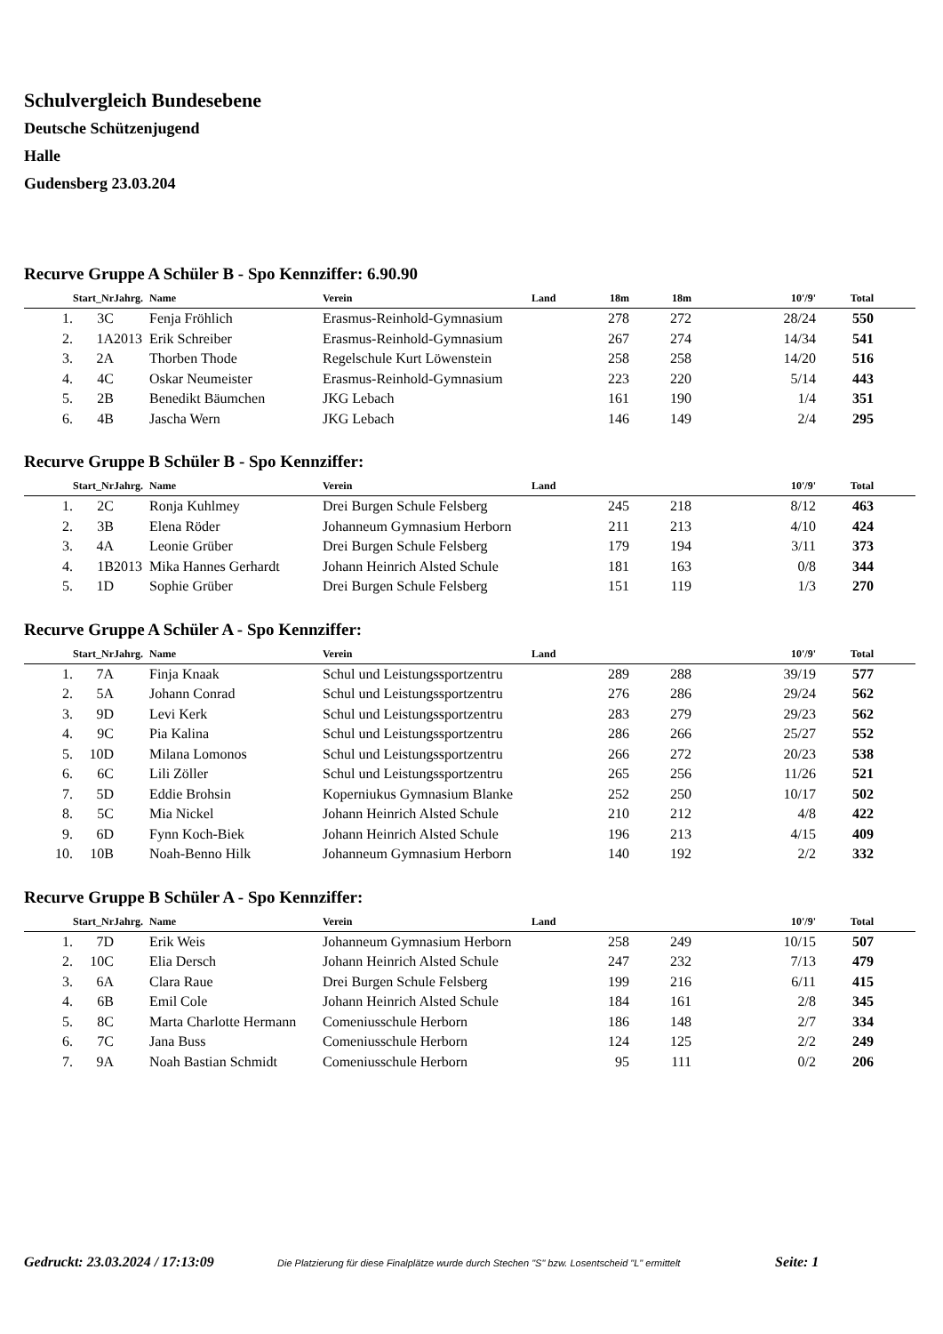Schulvergleich Bundesebene
Deutsche Schützenjugend
Halle
Gudensberg 23.03.204
Recurve Gruppe A Schüler B - Spo Kennziffer: 6.90.90
| | Start_Nr | Jahrg. | Name | Verein | Land | 18m | 18m | 10'/9' | Total | |
| --- | --- | --- | --- | --- | --- | --- | --- | --- | --- | --- |
| 1. | 3C | | Fenja Fröhlich | Erasmus-Reinhold-Gymnasium | | 278 | 272 | 28/24 | 550 | |
| 2. | 1A | 2013 | Erik Schreiber | Erasmus-Reinhold-Gymnasium | | 267 | 274 | 14/34 | 541 | |
| 3. | 2A | | Thorben Thode | Regelschule Kurt Löwenstein | | 258 | 258 | 14/20 | 516 | |
| 4. | 4C | | Oskar Neumeister | Erasmus-Reinhold-Gymnasium | | 223 | 220 | 5/14 | 443 | |
| 5. | 2B | | Benedikt Bäumchen | JKG Lebach | | 161 | 190 | 1/4 | 351 | |
| 6. | 4B | | Jascha Wern | JKG Lebach | | 146 | 149 | 2/4 | 295 | |
Recurve Gruppe B Schüler B - Spo Kennziffer:
| | Start_Nr | Jahrg. | Name | Verein | Land | | | 10'/9' | Total | |
| --- | --- | --- | --- | --- | --- | --- | --- | --- | --- | --- |
| 1. | 2C | | Ronja Kuhlmey | Drei Burgen Schule Felsberg | | 245 | 218 | 8/12 | 463 | |
| 2. | 3B | | Elena Röder | Johanneum Gymnasium Herborn | | 211 | 213 | 4/10 | 424 | |
| 3. | 4A | | Leonie Grüber | Drei Burgen Schule Felsberg | | 179 | 194 | 3/11 | 373 | |
| 4. | 1B | 2013 | Mika Hannes Gerhardt | Johann Heinrich Alsted Schule | | 181 | 163 | 0/8 | 344 | |
| 5. | 1D | | Sophie Grüber | Drei Burgen Schule Felsberg | | 151 | 119 | 1/3 | 270 | |
Recurve Gruppe A Schüler A - Spo Kennziffer:
| | Start_Nr | Jahrg. | Name | Verein | Land | | | 10'/9' | Total | |
| --- | --- | --- | --- | --- | --- | --- | --- | --- | --- | --- |
| 1. | 7A | | Finja Knaak | Schul und Leistungssportzentru | | 289 | 288 | 39/19 | 577 | |
| 2. | 5A | | Johann Conrad | Schul und Leistungssportzentru | | 276 | 286 | 29/24 | 562 | |
| 3. | 9D | | Levi Kerk | Schul und Leistungssportzentru | | 283 | 279 | 29/23 | 562 | |
| 4. | 9C | | Pia Kalina | Schul und Leistungssportzentru | | 286 | 266 | 25/27 | 552 | |
| 5. | 10D | | Milana Lomonos | Schul und Leistungssportzentru | | 266 | 272 | 20/23 | 538 | |
| 6. | 6C | | Lili Zöller | Schul und Leistungssportzentru | | 265 | 256 | 11/26 | 521 | |
| 7. | 5D | | Eddie Brohsin | Koperniukus Gymnasium Blanke | | 252 | 250 | 10/17 | 502 | |
| 8. | 5C | | Mia Nickel | Johann Heinrich Alsted Schule | | 210 | 212 | 4/8 | 422 | |
| 9. | 6D | | Fynn Koch-Biek | Johann Heinrich Alsted Schule | | 196 | 213 | 4/15 | 409 | |
| 10. | 10B | | Noah-Benno Hilk | Johanneum Gymnasium Herborn | | 140 | 192 | 2/2 | 332 | |
Recurve Gruppe B Schüler A - Spo Kennziffer:
| | Start_Nr | Jahrg. | Name | Verein | Land | | | 10'/9' | Total | |
| --- | --- | --- | --- | --- | --- | --- | --- | --- | --- | --- |
| 1. | 7D | | Erik Weis | Johanneum Gymnasium Herborn | | 258 | 249 | 10/15 | 507 | |
| 2. | 10C | | Elia Dersch | Johann Heinrich Alsted Schule | | 247 | 232 | 7/13 | 479 | |
| 3. | 6A | | Clara Raue | Drei Burgen Schule Felsberg | | 199 | 216 | 6/11 | 415 | |
| 4. | 6B | | Emil Cole | Johann Heinrich Alsted Schule | | 184 | 161 | 2/8 | 345 | |
| 5. | 8C | | Marta Charlotte Hermann | Comeniusschule Herborn | | 186 | 148 | 2/7 | 334 | |
| 6. | 7C | | Jana Buss | Comeniusschule Herborn | | 124 | 125 | 2/2 | 249 | |
| 7. | 9A | | Noah Bastian Schmidt | Comeniusschule Herborn | | 95 | 111 | 0/2 | 206 | |
Gedruckt: 23.03.2024 / 17:13:09 Die Platzierung für diese Finalplätze wurde durch Stechen "S" bzw. Losentscheid "L" ermittelt Seite: 1